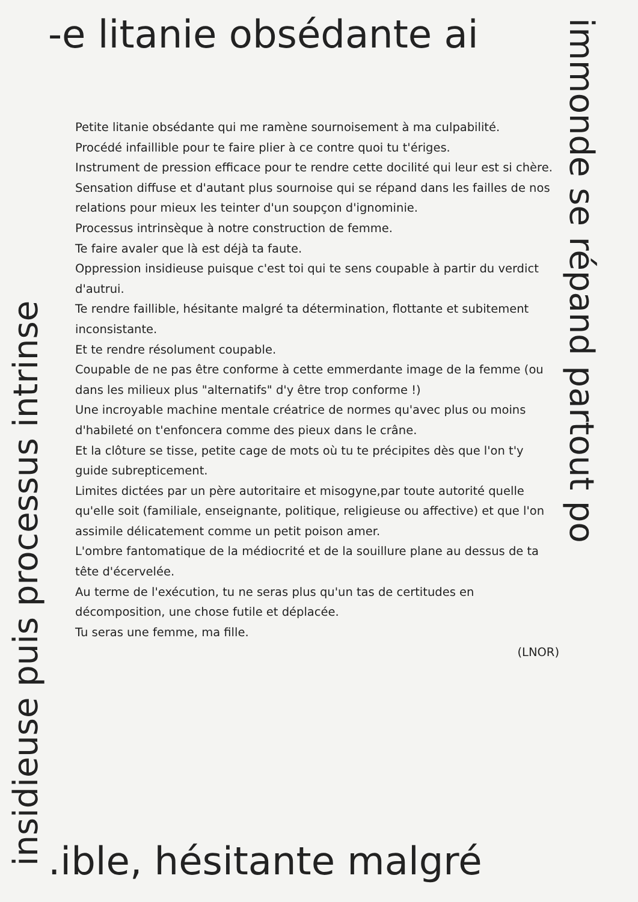-e litanie obsédante ai
Petite litanie obsédante qui me ramène sournoisement à ma culpabilité.
Procédé infaillible pour te faire plier à ce contre quoi tu t'ériges.
Instrument de pression efficace pour te rendre cette docilité qui leur est si chère.
Sensation diffuse et d'autant plus sournoise qui se répand dans les failles de nos relations pour mieux les teinter d'un soupçon d'ignominie.
Processus intrinsèque à notre construction de femme.
Te faire avaler que là est déjà ta faute.
Oppression insidieuse puisque c'est toi qui te sens coupable à partir du verdict d'autrui.
Te rendre faillible, hésitante malgré ta détermination, flottante et subitement inconsistante.
Et te rendre résolument coupable.
Coupable de ne pas être conforme à cette emmerdante image de la femme (ou dans les milieux plus "alternatifs" d'y être trop conforme !)
Une incroyable machine mentale créatrice de normes qu'avec plus ou moins d'habileté on t'enfoncera comme des pieux dans le crâne.
Et la clôture se tisse, petite cage de mots où tu te précipites dès que l'on t'y guide subrepticement.
Limites dictées par un père autoritaire et misogyne,par toute autorité quelle qu'elle soit (familiale, enseignante, politique, religieuse ou affective) et que l'on assimile délicatement comme un petit poison amer.
L'ombre fantomatique de la médiocrité et de la souillure plane au dessus de ta tête d'écervelée.
Au terme de l'exécution, tu ne seras plus qu'un tas de certitudes en décomposition, une chose futile et déplacée.
Tu seras une femme, ma fille.
(LNOR)
.ible, hésitante malgré
insidieuse puis processus intrinse
immonde se répand partout po